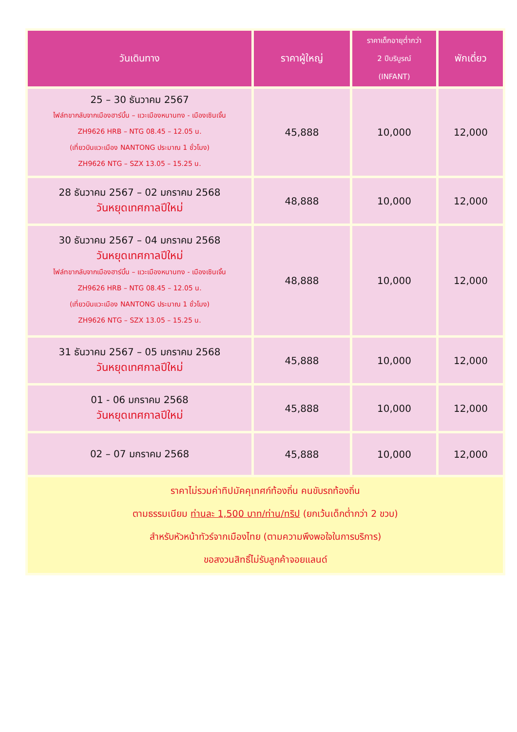| วันเดินทาง | ราคาผู้ใหญ่ | ราคาเด็กอายุต่ำกว่า 2 ปีบริบูรณ์ (INFANT) | พักเดี่ยว |
| --- | --- | --- | --- |
| 25 – 30 ธันวาคม 2567 ไฟล์ทขากลับจากเมืองฮาร์บิ้น – แวะเมืองหนานทง - เมืองเซินเจิ้น ZH9626 HRB – NTG 08.45 – 12.05 น. (เที่ยวบินแวะเมือง NANTONG ประมาณ 1 ชั่วโมง) ZH9626 NTG – SZX 13.05 – 15.25 น. | 45,888 | 10,000 | 12,000 |
| 28 ธันวาคม 2567 – 02 มกราคม 2568 วันหยุดเทศกาลปีใหม่ | 48,888 | 10,000 | 12,000 |
| 30 ธันวาคม 2567 – 04 มกราคม 2568 วันหยุดเทศกาลปีใหม่ ไฟล์ทขากลับจากเมืองฮาร์บิ้น – แวะเมืองหนานทง - เมืองเซินเจิ้น ZH9626 HRB – NTG 08.45 – 12.05 น. (เที่ยวบินแวะเมือง NANTONG ประมาณ 1 ชั่วโมง) ZH9626 NTG – SZX 13.05 – 15.25 น. | 48,888 | 10,000 | 12,000 |
| 31 ธันวาคม 2567 – 05 มกราคม 2568 วันหยุดเทศกาลปีใหม่ | 45,888 | 10,000 | 12,000 |
| 01 - 06 มกราคม 2568 วันหยุดเทศกาลปีใหม่ | 45,888 | 10,000 | 12,000 |
| 02 – 07 มกราคม 2568 | 45,888 | 10,000 | 12,000 |
| ราคาไม่รวมค่าทิปมัคคุเทศก์ท้องถิ่น คนขับรถท้องถิ่น ตามธรรมเนียม ท่านละ 1,500 บาท/ท่าน/ทริป (ยกเว้นเด็กต่ำกว่า 2 ขวบ) สำหรับหัวหน้าทัวร์จากเมืองไทย (ตามความพึงพอใจในการบริการ) ขอสงวนสิทธิ์ไม่รับลูกค้าจอยแลนด์ | | | |